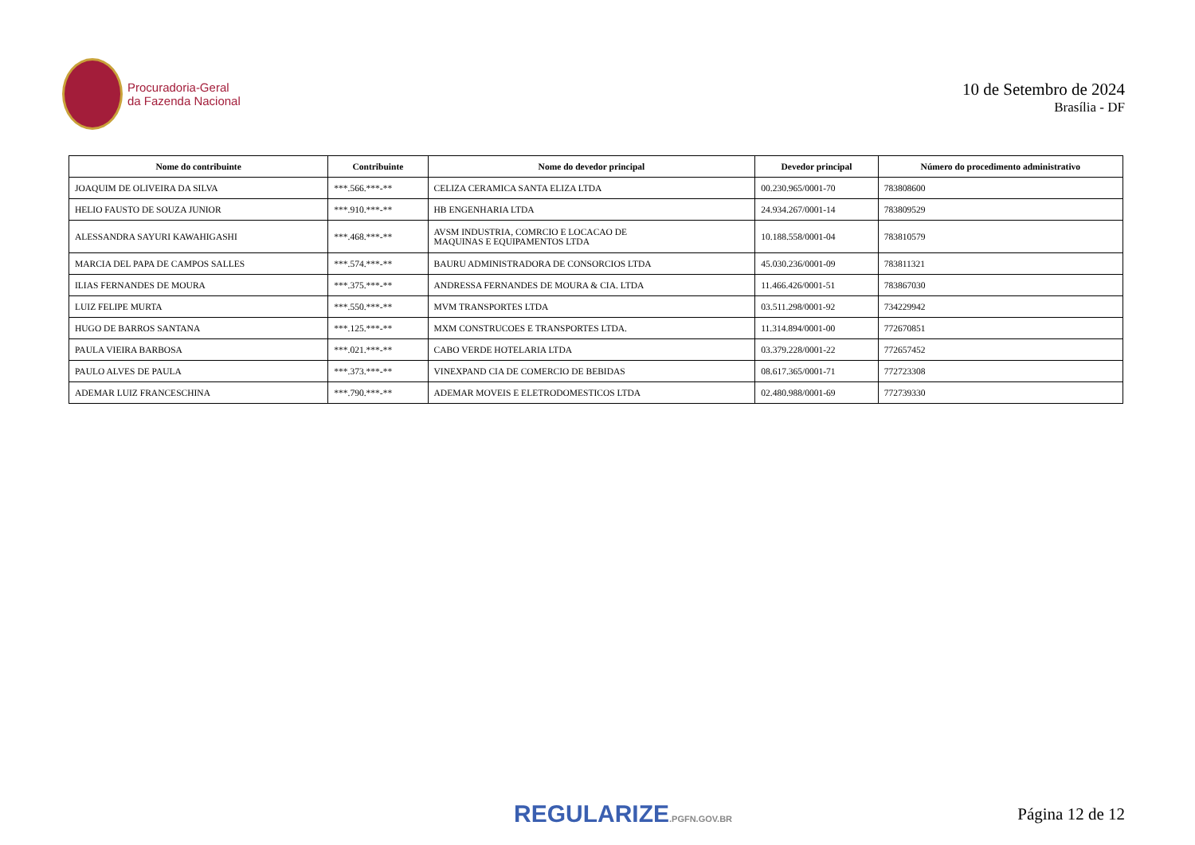Procuradoria-Geral
da Fazenda Nacional
10 de Setembro de 2024
Brasília - DF
| Nome do contribuinte | Contribuinte | Nome do devedor principal | Devedor principal | Número do procedimento administrativo |
| --- | --- | --- | --- | --- |
| JOAQUIM DE OLIVEIRA DA SILVA | ***.566.***-** | CELIZA CERAMICA SANTA ELIZA LTDA | 00.230.965/0001-70 | 783808600 |
| HELIO FAUSTO DE SOUZA JUNIOR | ***.910.***-** | HB ENGENHARIA LTDA | 24.934.267/0001-14 | 783809529 |
| ALESSANDRA SAYURI KAWAHIGASHI | ***.468.***-** | AVSM INDUSTRIA, COMRCIO E LOCACAO DE MAQUINAS E EQUIPAMENTOS LTDA | 10.188.558/0001-04 | 783810579 |
| MARCIA DEL PAPA DE CAMPOS SALLES | ***.574.***-** | BAURU ADMINISTRADORA DE CONSORCIOS LTDA | 45.030.236/0001-09 | 783811321 |
| ILIAS FERNANDES DE MOURA | ***.375.***-** | ANDRESSA FERNANDES DE MOURA & CIA. LTDA | 11.466.426/0001-51 | 783867030 |
| LUIZ FELIPE MURTA | ***.550.***-** | MVM TRANSPORTES LTDA | 03.511.298/0001-92 | 734229942 |
| HUGO DE BARROS SANTANA | ***.125.***-** | MXM CONSTRUCOES E TRANSPORTES LTDA. | 11.314.894/0001-00 | 772670851 |
| PAULA VIEIRA BARBOSA | ***.021.***-** | CABO VERDE HOTELARIA LTDA | 03.379.228/0001-22 | 772657452 |
| PAULO ALVES DE PAULA | ***.373.***-** | VINEXPAND CIA DE COMERCIO DE BEBIDAS | 08.617.365/0001-71 | 772723308 |
| ADEMAR LUIZ FRANCESCHINA | ***.790.***-** | ADEMAR MOVEIS E ELETRODOMESTICOS LTDA | 02.480.988/0001-69 | 772739330 |
REGULARIZE.PGFN.GOV.BR
Página 12 de 12